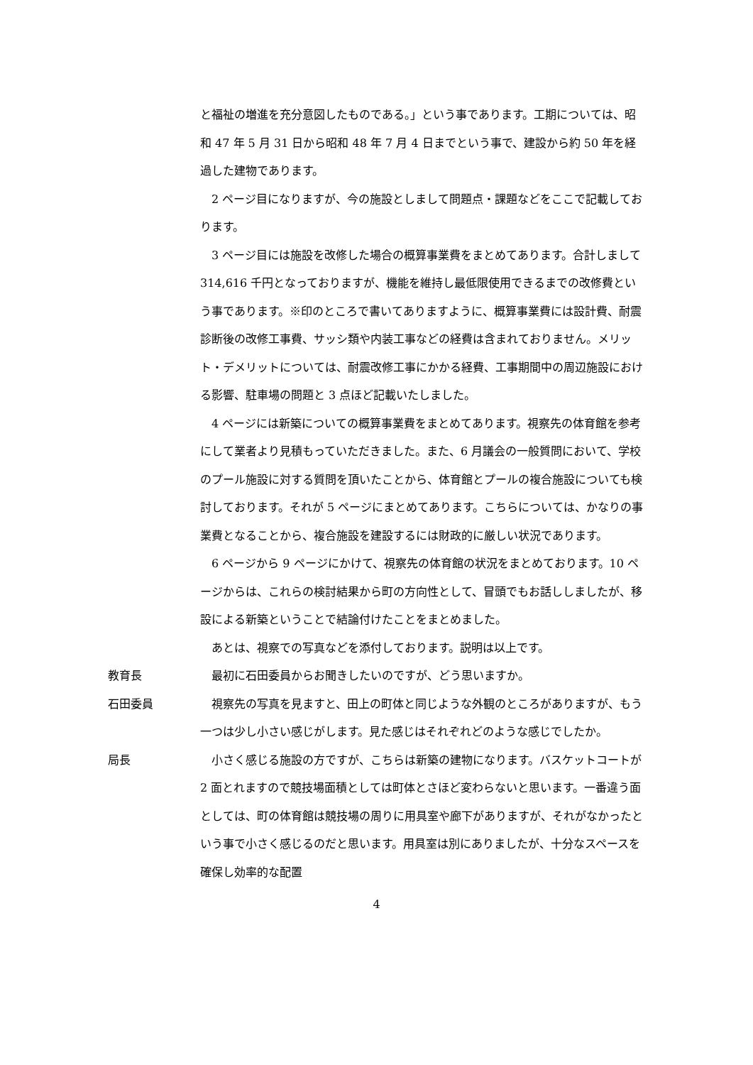と福祉の増進を充分意図したものである。」という事であります。工期については、昭和 47 年 5 月 31 日から昭和 48 年 7 月 4 日までという事で、建設から約 50 年を経過した建物であります。
2 ページ目になりますが、今の施設としまして問題点・課題などをここで記載しております。
3 ページ目には施設を改修した場合の概算事業費をまとめてあります。合計しまして 314,616 千円となっておりますが、機能を維持し最低限使用できるまでの改修費という事であります。※印のところで書いてありますように、概算事業費には設計費、耐震診断後の改修工事費、サッシ類や内装工事などの経費は含まれておりません。メリット・デメリットについては、耐震改修工事にかかる経費、工事期間中の周辺施設における影響、駐車場の問題と 3 点ほど記載いたしました。
4 ページには新築についての概算事業費をまとめてあります。視察先の体育館を参考にして業者より見積もっていただきました。また、6 月議会の一般質問において、学校のプール施設に対する質問を頂いたことから、体育館とプールの複合施設についても検討しております。それが 5 ページにまとめてあります。こちらについては、かなりの事業費となることから、複合施設を建設するには財政的に厳しい状況であります。
6 ページから 9 ページにかけて、視察先の体育館の状況をまとめております。10 ページからは、これらの検討結果から町の方向性として、冒頭でもお話ししましたが、移設による新築ということで結論付けたことをまとめました。
あとは、視察での写真などを添付しております。説明は以上です。
教育長 最初に石田委員からお聞きしたいのですが、どう思いますか。
石田委員 視察先の写真を見ますと、田上の町体と同じような外観のところがありますが、もう一つは少し小さい感じがします。見た感じはそれぞれどのような感じでしたか。
局長 小さく感じる施設の方ですが、こちらは新築の建物になります。バスケットコートが 2 面とれますので競技場面積としては町体とさほど変わらないと思います。一番違う面としては、町の体育館は競技場の周りに用具室や廊下がありますが、それがなかったという事で小さく感じるのだと思います。用具室は別にありましたが、十分なスペースを確保し効率的な配置
4